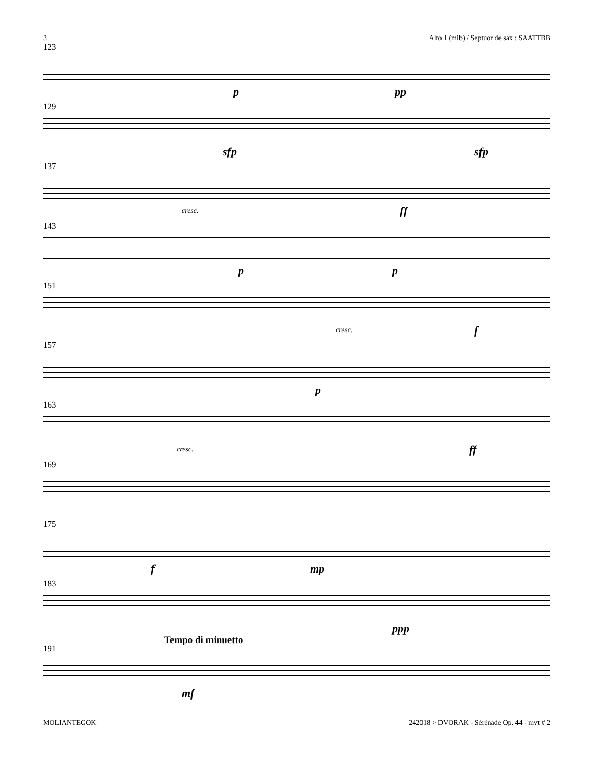3 Alto 1 (mib) / Septuor de sax : SAATTBB
123
p pp
129
sfp sfp
137
cresc. ff
143
p p
151
cresc. f
157
p
163
cresc. ff
169
175
f mp
183
ppp
Tempo di minuetto
191
mf
MOLIANTEGOK 242018 > DVORAK - Sérénade Op. 44 - mvt # 2